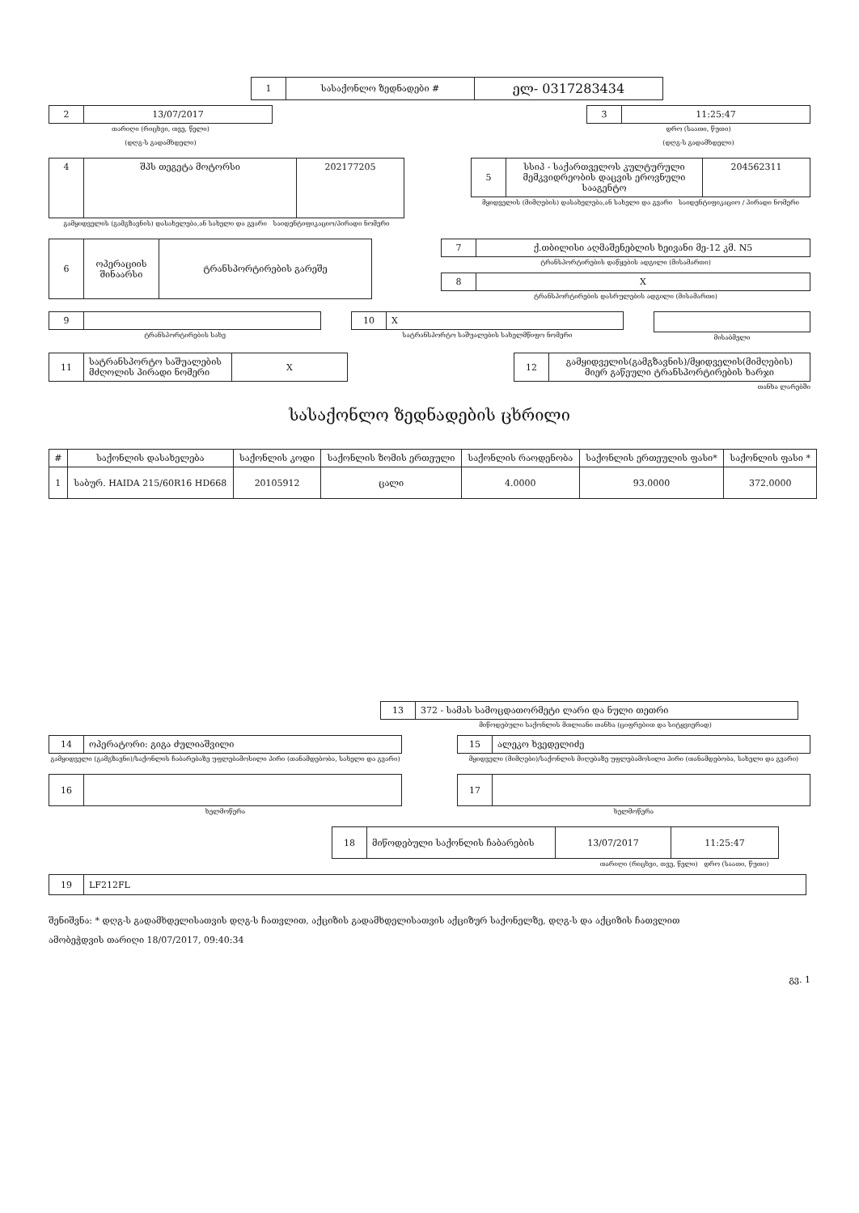| 1 | სასაქონლო ზედნადები # | ელ- 0317283434 |
| 2 | 13/07/2017 |
თარიღი (რიცხვი, თვე, წელი)
(დღგ-ს გადამხდელი)
| 3 | 11:25:47 |
დრო (საათი, წუთი)
(დღგ-ს გადამხდელი)
| 4 | შპს თეგეტა მოტორსი | 202177205 |
გამყიდველის (გამგზავნის) დასახელება,ან სახელი და გვარი საიდენტიფიკაციო/პირადი ნომერი
| 5 | სსიპ - საქართველოს კულტურული მემკვიდრეობის დაცვის ეროვნული სააგენტო | 204562311 |
მყიდველის (მიმღების) დასახელება,ან სახელი და გვარი საიდენტიფიკაციო / პირადი ნომერი
| 6 | ოპერაციის შინაარსი | ტრანსპორტირების გარეშე |
| 7 | ქ.თბილისი აღმაშენებლის ხეივანი მე-12 კმ. N5 |
ტრანსპორტირების დაწყების ადგილი (მისამართი)
| 8 | X |
ტრანსპორტირების დასრულების ადგილი (მისამართი)
| 9 | |
ტრანსპორტირების სახე
| 10 | X |
სატრანსპორტო საშუალების სახელმწიფო ნომერი
მისაბმელი
| 11 | სატრანსპორტო საშუალების მძღოლის პირადი ნომერი | X |
| 12 | გამყიდველის(გამგზავნის)/მყიდველის(მიმღების) მიერ გაწეული ტრანსპორტირების ხარჯი |
თანხა ლარებში
სასაქონლო ზედნადების ცხრილი
| # | საქონლის დასახელება | საქონლის კოდი | საქონლის ზომის ერთეული | საქონლის რაოდენობა | საქონლის ერთეულის ფასი* | საქონლის ფასი * |
| --- | --- | --- | --- | --- | --- | --- |
| 1 | საბურ. HAIDA 215/60R16 HD668 | 20105912 | ცალი | 4.0000 | 93.0000 | 372.0000 |
| 13 | 372 - სამას სამოცდათორმეტი ლარი და ნული თეთრი |
მიწოდებული საქონლის მთლიანი თანხა (ციფრებით და სიტყვიერად)
| 14 | ოპერატორი: გიგა ძულიაშვილი |
გამყიდველი (გამგზავნი)/საქონლის ჩაბარებაზე უფლებამოსილი პირი (თანამდებობა, სახელი და გვარი)
| 15 | ალეკო ხვედელიძე |
მყიდველი (მიმღები)/საქონლის მიღებაზე უფლებამოსილი პირი (თანამდებობა, სახელი და გვარი)
| 16 | |
ხელმოწერა
| 17 | |
ხელმოწერა
| 18 | მიწოდებული საქონლის ჩაბარების | 13/07/2017 | 11:25:47 |
თარიღი (რიცხვი, თვე, წელი) დრო (საათი, წუთი)
| 19 | LF212FL |
შენიშვნა: * დღგ-ს გადამხდელისათვის დღგ-ს ჩათვლით, აქციზის გადამხდელისათვის აქციზურ საქონელზე, დღგ-ს და აქციზის ჩათვლით
ამობეჭდვის თარიღი 18/07/2017, 09:40:34
გვ. 1